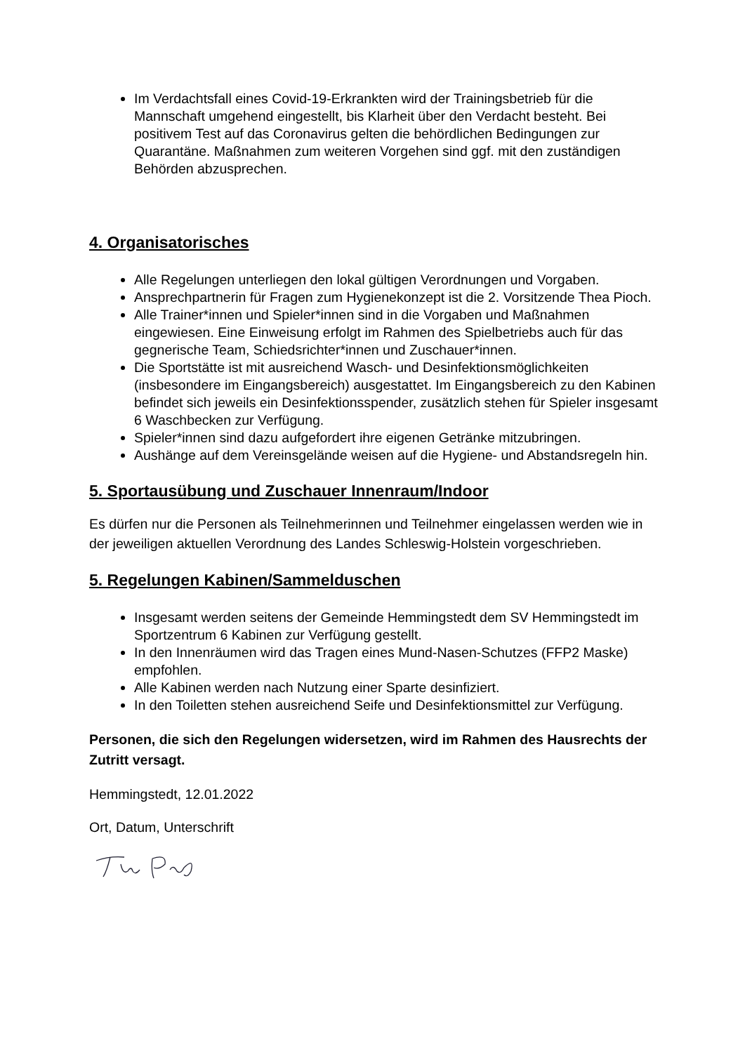Im Verdachtsfall eines Covid-19-Erkrankten wird der Trainingsbetrieb für die Mannschaft umgehend eingestellt, bis Klarheit über den Verdacht besteht. Bei positivem Test auf das Coronavirus gelten die behördlichen Bedingungen zur Quarantäne. Maßnahmen zum weiteren Vorgehen sind ggf. mit den zuständigen Behörden abzusprechen.
4. Organisatorisches
Alle Regelungen unterliegen den lokal gültigen Verordnungen und Vorgaben.
Ansprechpartnerin für Fragen zum Hygienekonzept ist die 2. Vorsitzende Thea Pioch.
Alle Trainer*innen und Spieler*innen sind in die Vorgaben und Maßnahmen eingewiesen. Eine Einweisung erfolgt im Rahmen des Spielbetriebs auch für das gegnerische Team, Schiedsrichter*innen und Zuschauer*innen.
Die Sportstätte ist mit ausreichend Wasch- und Desinfektionsmöglichkeiten (insbesondere im Eingangsbereich) ausgestattet. Im Eingangsbereich zu den Kabinen befindet sich jeweils ein Desinfektionsspender, zusätzlich stehen für Spieler insgesamt 6 Waschbecken zur Verfügung.
Spieler*innen sind dazu aufgefordert ihre eigenen Getränke mitzubringen.
Aushänge auf dem Vereinsgelände weisen auf die Hygiene- und Abstandsregeln hin.
5. Sportausübung und Zuschauer Innenraum/Indoor
Es dürfen nur die Personen als Teilnehmerinnen und Teilnehmer eingelassen werden wie in der jeweiligen aktuellen Verordnung des Landes Schleswig-Holstein vorgeschrieben.
5. Regelungen Kabinen/Sammelduschen
Insgesamt werden seitens der Gemeinde Hemmingstedt dem SV Hemmingstedt im Sportzentrum 6 Kabinen zur Verfügung gestellt.
In den Innenräumen wird das Tragen eines Mund-Nasen-Schutzes (FFP2 Maske) empfohlen.
Alle Kabinen werden nach Nutzung einer Sparte desinfiziert.
In den Toiletten stehen ausreichend Seife und Desinfektionsmittel zur Verfügung.
Personen, die sich den Regelungen widersetzen, wird im Rahmen des Hausrechts der Zutritt versagt.
Hemmingstedt, 12.01.2022
Ort, Datum, Unterschrift